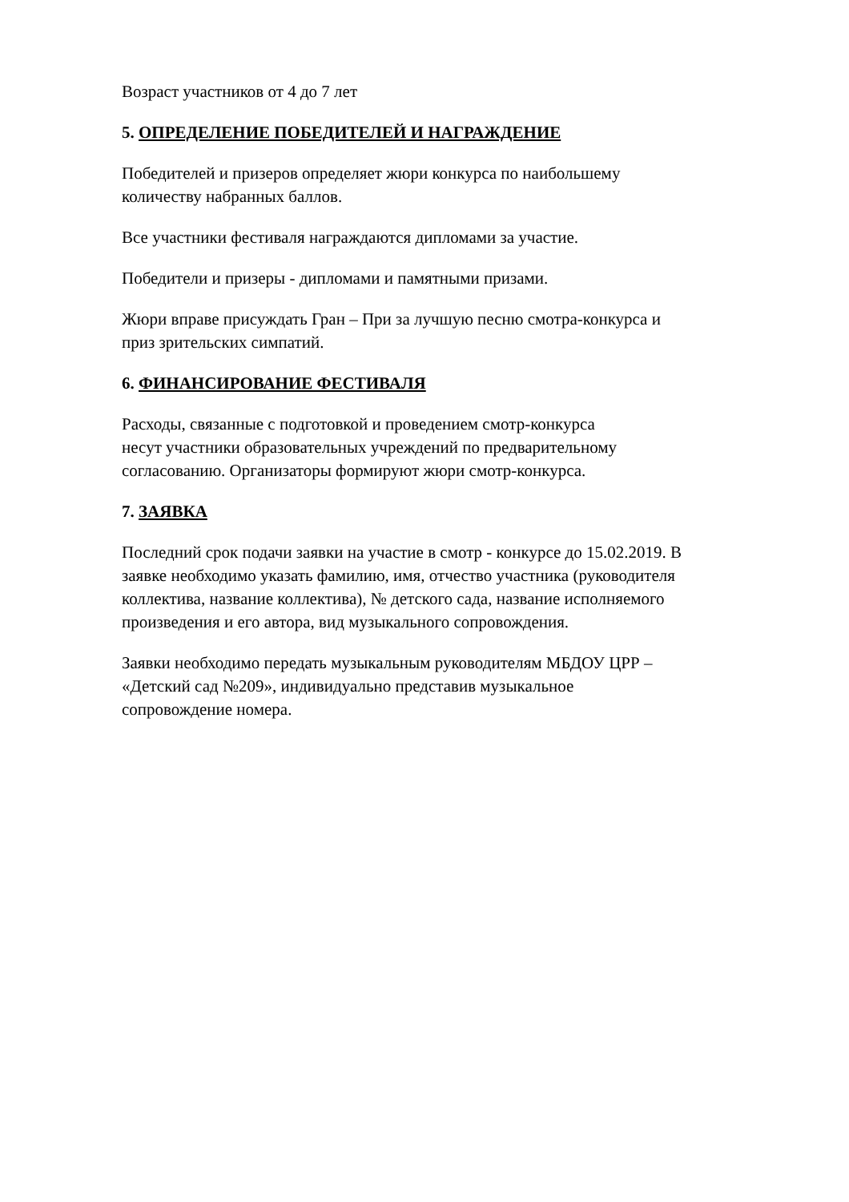Возраст участников от 4 до 7 лет
5. ОПРЕДЕЛЕНИЕ ПОБЕДИТЕЛЕЙ И НАГРАЖДЕНИЕ
Победителей и призеров определяет жюри конкурса по наибольшему
количеству набранных баллов.
Все участники фестиваля награждаются дипломами за участие.
Победители и призеры - дипломами и памятными призами.
Жюри вправе присуждать Гран – При за лучшую песню смотра-конкурса и
приз зрительских симпатий.
6. ФИНАНСИРОВАНИЕ ФЕСТИВАЛЯ
Расходы, связанные с подготовкой и проведением смотр-конкурса
несут участники образовательных учреждений по предварительному
согласованию. Организаторы формируют жюри смотр-конкурса.
7. ЗАЯВКА
Последний срок подачи заявки на участие в смотр - конкурсе до 15.02.2019. В
заявке необходимо указать фамилию, имя, отчество участника (руководителя
коллектива, название коллектива), № детского сада, название исполняемого
произведения и его автора, вид музыкального сопровождения.
Заявки необходимо передать музыкальным руководителям МБДОУ ЦРР –
«Детский сад №209», индивидуально представив музыкальное
сопровождение номера.